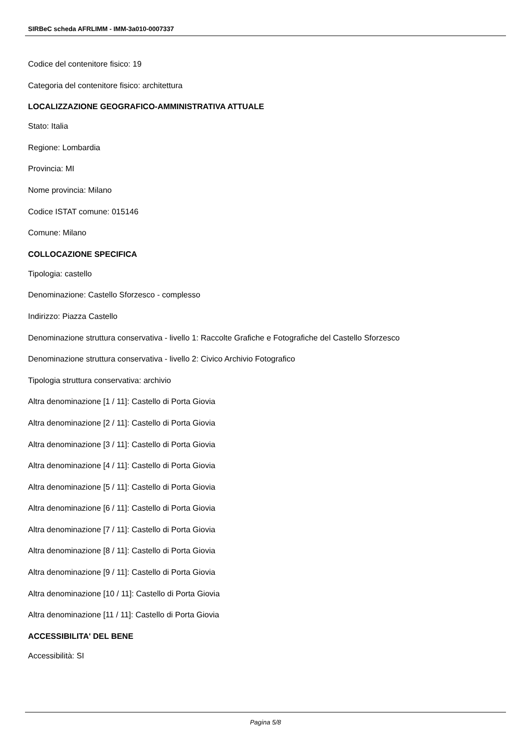SIRBeC scheda AFRLIMM - IMM-3a010-0007337
Codice del contenitore fisico: 19
Categoria del contenitore fisico: architettura
LOCALIZZAZIONE GEOGRAFICO-AMMINISTRATIVA ATTUALE
Stato: Italia
Regione: Lombardia
Provincia: MI
Nome provincia: Milano
Codice ISTAT comune: 015146
Comune: Milano
COLLOCAZIONE SPECIFICA
Tipologia: castello
Denominazione: Castello Sforzesco - complesso
Indirizzo: Piazza Castello
Denominazione struttura conservativa - livello 1: Raccolte Grafiche e Fotografiche del Castello Sforzesco
Denominazione struttura conservativa - livello 2: Civico Archivio Fotografico
Tipologia struttura conservativa: archivio
Altra denominazione [1 / 11]: Castello di Porta Giovia
Altra denominazione [2 / 11]: Castello di Porta Giovia
Altra denominazione [3 / 11]: Castello di Porta Giovia
Altra denominazione [4 / 11]: Castello di Porta Giovia
Altra denominazione [5 / 11]: Castello di Porta Giovia
Altra denominazione [6 / 11]: Castello di Porta Giovia
Altra denominazione [7 / 11]: Castello di Porta Giovia
Altra denominazione [8 / 11]: Castello di Porta Giovia
Altra denominazione [9 / 11]: Castello di Porta Giovia
Altra denominazione [10 / 11]: Castello di Porta Giovia
Altra denominazione [11 / 11]: Castello di Porta Giovia
ACCESSIBILITA' DEL BENE
Accessibilità: SI
Pagina 5/8